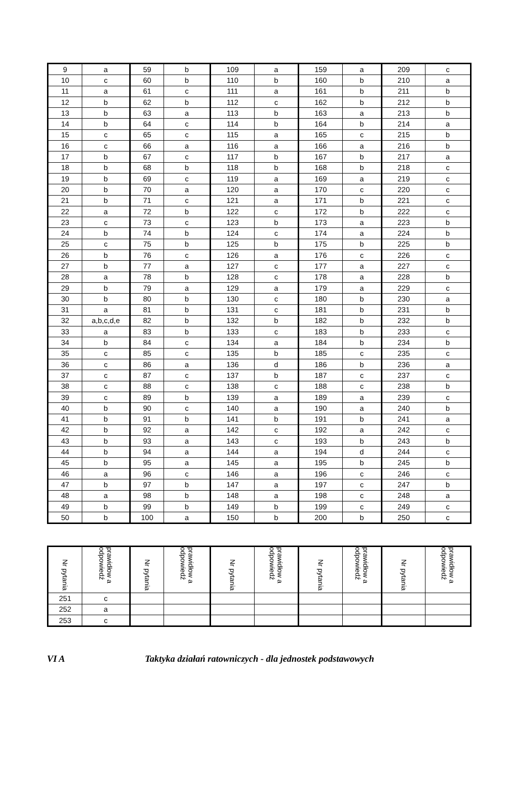| 9 | a | 59 | b | 109 | a | 159 | a | 209 | c |
| 10 | c | 60 | b | 110 | b | 160 | b | 210 | a |
| 11 | a | 61 | c | 111 | a | 161 | b | 211 | b |
| 12 | b | 62 | b | 112 | c | 162 | b | 212 | b |
| 13 | b | 63 | a | 113 | b | 163 | a | 213 | b |
| 14 | b | 64 | c | 114 | b | 164 | b | 214 | a |
| 15 | c | 65 | c | 115 | a | 165 | c | 215 | b |
| 16 | c | 66 | a | 116 | a | 166 | a | 216 | b |
| 17 | b | 67 | c | 117 | b | 167 | b | 217 | a |
| 18 | b | 68 | b | 118 | b | 168 | b | 218 | c |
| 19 | b | 69 | c | 119 | a | 169 | a | 219 | c |
| 20 | b | 70 | a | 120 | a | 170 | c | 220 | c |
| 21 | b | 71 | c | 121 | a | 171 | b | 221 | c |
| 22 | a | 72 | b | 122 | c | 172 | b | 222 | c |
| 23 | c | 73 | c | 123 | b | 173 | a | 223 | b |
| 24 | b | 74 | b | 124 | c | 174 | a | 224 | b |
| 25 | c | 75 | b | 125 | b | 175 | b | 225 | b |
| 26 | b | 76 | c | 126 | a | 176 | c | 226 | c |
| 27 | b | 77 | a | 127 | c | 177 | a | 227 | c |
| 28 | a | 78 | b | 128 | c | 178 | a | 228 | b |
| 29 | b | 79 | a | 129 | a | 179 | a | 229 | c |
| 30 | b | 80 | b | 130 | c | 180 | b | 230 | a |
| 31 | a | 81 | b | 131 | c | 181 | b | 231 | b |
| 32 | a,b,c,d,e | 82 | b | 132 | b | 182 | b | 232 | b |
| 33 | a | 83 | b | 133 | c | 183 | b | 233 | c |
| 34 | b | 84 | c | 134 | a | 184 | b | 234 | b |
| 35 | c | 85 | c | 135 | b | 185 | c | 235 | c |
| 36 | c | 86 | a | 136 | d | 186 | b | 236 | a |
| 37 | c | 87 | c | 137 | b | 187 | c | 237 | c |
| 38 | c | 88 | c | 138 | c | 188 | c | 238 | b |
| 39 | c | 89 | b | 139 | a | 189 | a | 239 | c |
| 40 | b | 90 | c | 140 | a | 190 | a | 240 | b |
| 41 | b | 91 | b | 141 | b | 191 | b | 241 | a |
| 42 | b | 92 | a | 142 | c | 192 | a | 242 | c |
| 43 | b | 93 | a | 143 | c | 193 | b | 243 | b |
| 44 | b | 94 | a | 144 | a | 194 | d | 244 | c |
| 45 | b | 95 | a | 145 | a | 195 | b | 245 | b |
| 46 | a | 96 | c | 146 | a | 196 | c | 246 | c |
| 47 | b | 97 | b | 147 | a | 197 | c | 247 | b |
| 48 | a | 98 | b | 148 | a | 198 | c | 248 | a |
| 49 | b | 99 | b | 149 | b | 199 | c | 249 | c |
| 50 | b | 100 | a | 150 | b | 200 | b | 250 | c |
| Nr pytania | prawidłow a odpowiedź | Nr pytania | prawidłow a odpowiedź | Nr pytania | prawidłow a odpowiedź | Nr pytania | prawidłow a odpowiedź | Nr pytania | prawidłow a odpowiedź |
| --- | --- | --- | --- | --- | --- | --- | --- | --- | --- |
| 251 | c | | | | | | | | |
| 252 | a | | | | | | | | |
| 253 | c | | | | | | | | |
VI A Taktyka działań ratowniczych - dla jednostek podstawowych